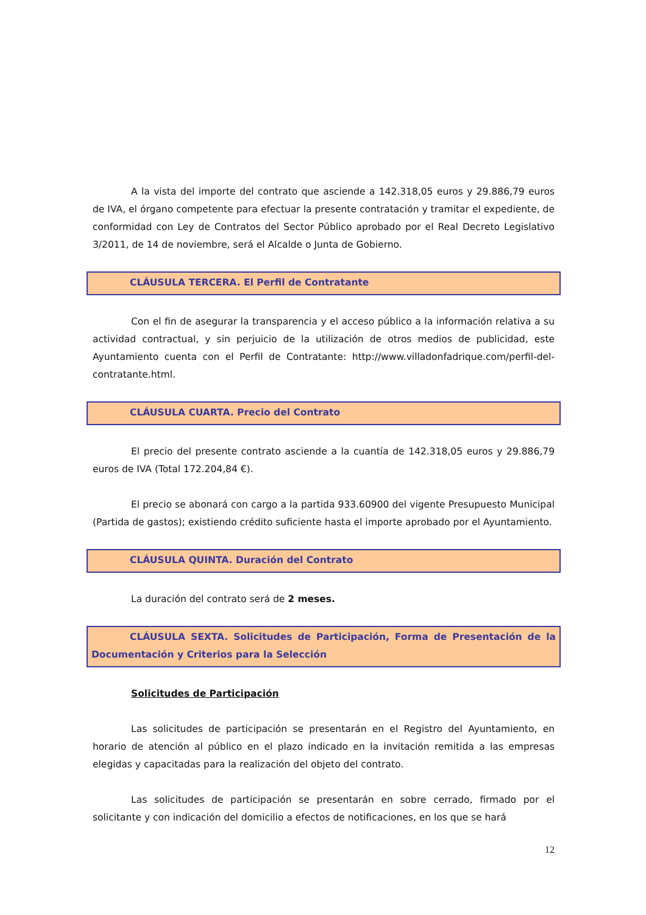A la vista del importe del contrato que asciende a 142.318,05 euros y 29.886,79 euros de IVA, el órgano competente para efectuar la presente contratación y tramitar el expediente, de conformidad con Ley de Contratos del Sector Público aprobado por el Real Decreto Legislativo 3/2011, de 14 de noviembre, será el Alcalde o Junta de Gobierno.
CLÁUSULA TERCERA. El Perfil de Contratante
Con el fin de asegurar la transparencia y el acceso público a la información relativa a su actividad contractual, y sin perjuicio de la utilización de otros medios de publicidad, este Ayuntamiento cuenta con el Perfil de Contratante: http://www.villadonfadrique.com/perfil-del-contratante.html.
CLÁUSULA CUARTA. Precio del Contrato
El precio del presente contrato asciende a la cuantía de 142.318,05 euros y 29.886,79 euros de IVA (Total 172.204,84 €).
El precio se abonará con cargo a la partida 933.60900 del vigente Presupuesto Municipal (Partida de gastos); existiendo crédito suficiente hasta el importe aprobado por el Ayuntamiento.
CLÁUSULA QUINTA. Duración del Contrato
La duración del contrato será de 2 meses.
CLÁUSULA SEXTA. Solicitudes de Participación, Forma de Presentación de la Documentación y Criterios para la Selección
Solicitudes de Participación
Las solicitudes de participación se presentarán en el Registro del Ayuntamiento, en horario de atención al público en el plazo indicado en la invitación remitida a las empresas elegidas y capacitadas para la realización del objeto del contrato.
Las solicitudes de participación se presentarán en sobre cerrado, firmado por el solicitante y con indicación del domicilio a efectos de notificaciones, en los que se hará
12